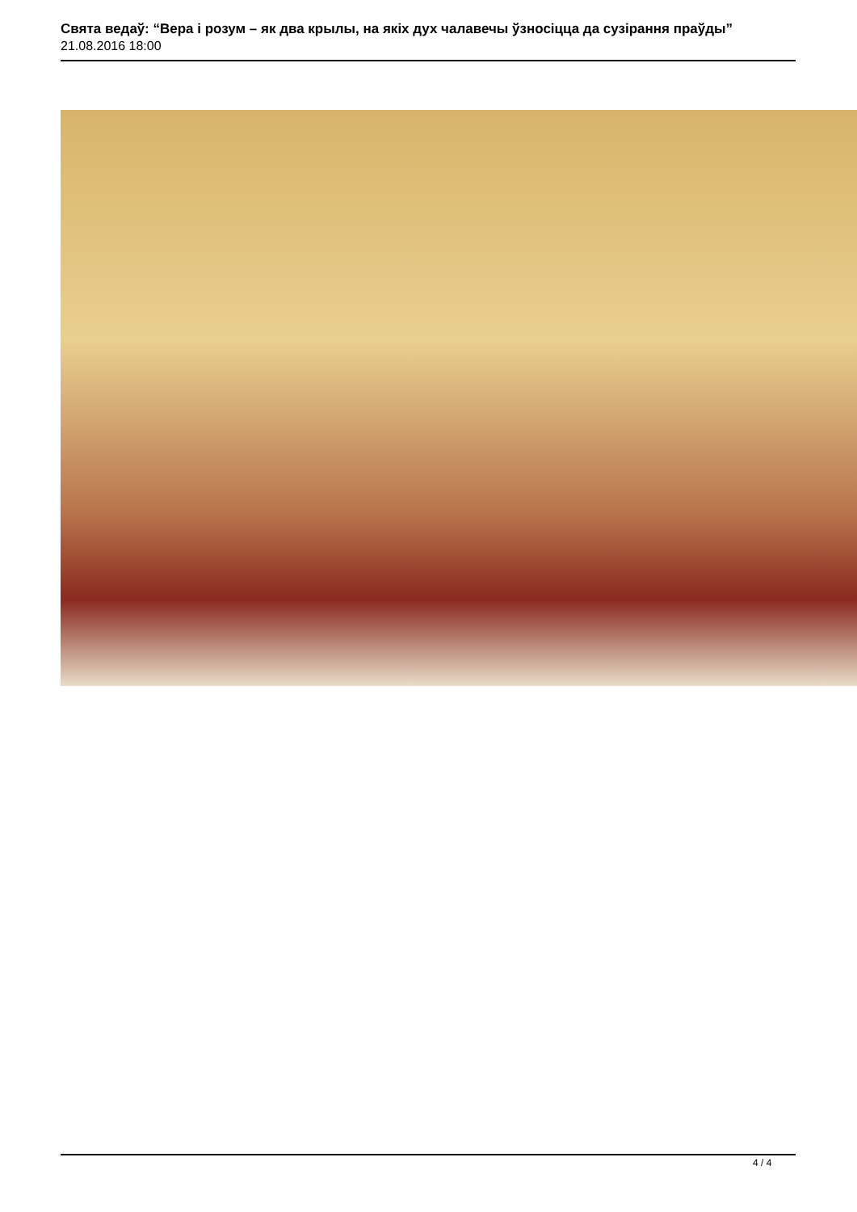Свята ведаў: “Вера і розум – як два крылы, на якіх дух чалавечы ўзносіцца да сузірання праўды”
21.08.2016 18:00
4 / 4